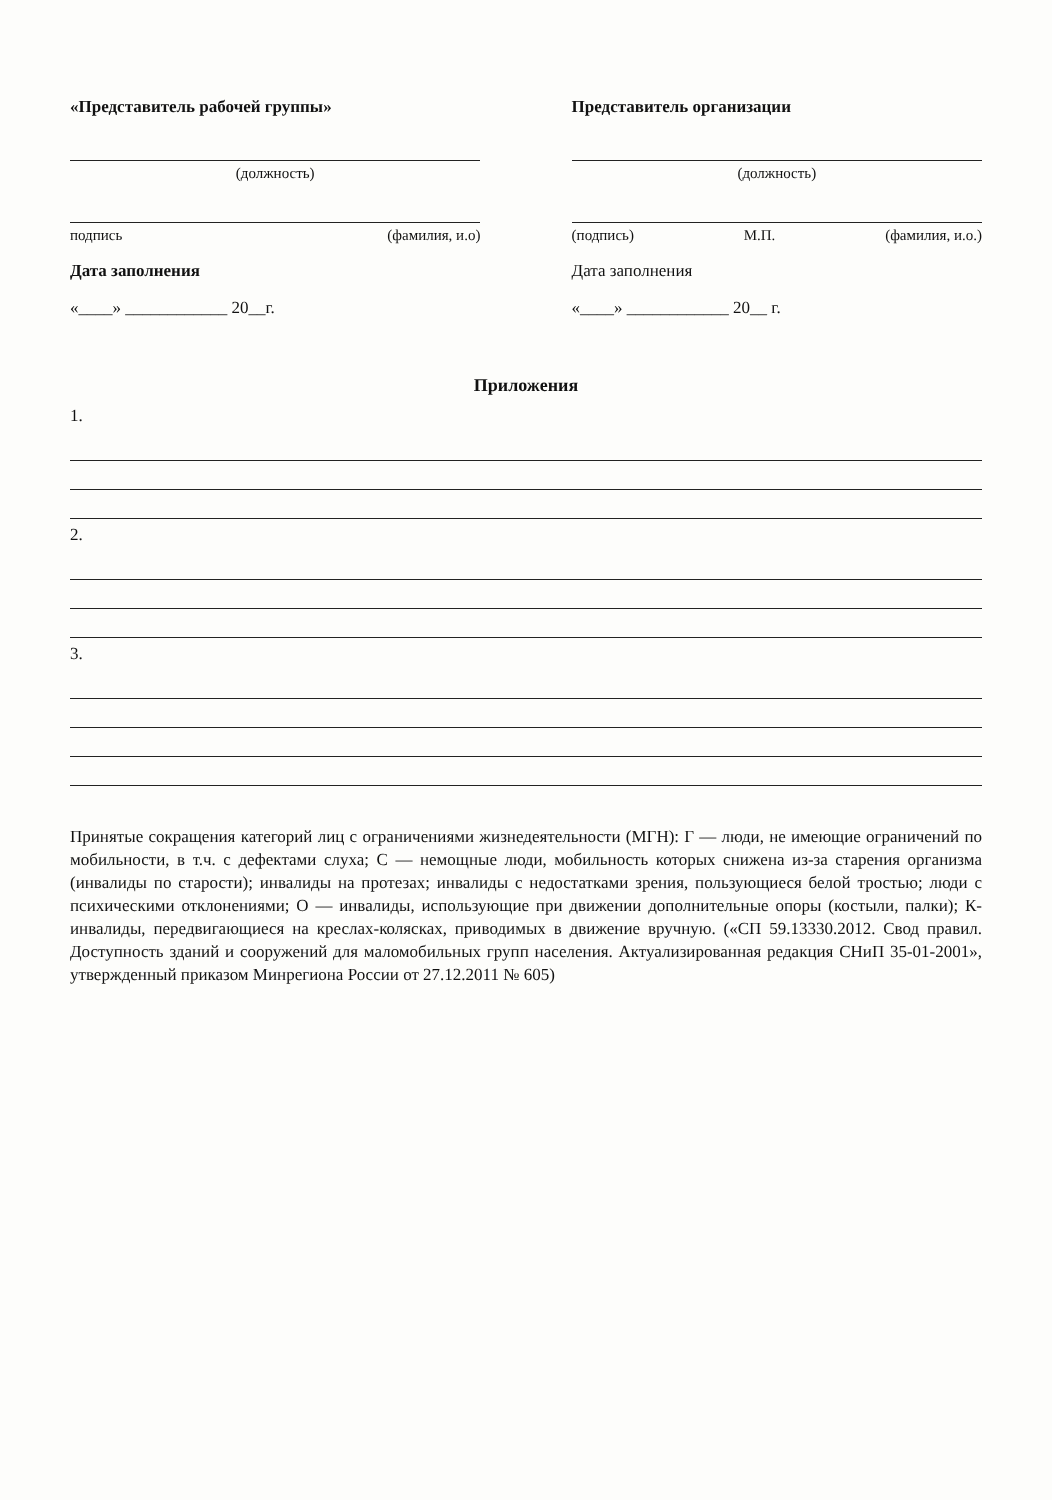«Представитель рабочей группы»
(должность)
подпись (фамилия, и.о)
Дата заполнения
«____» ____________ 20__г.
Представитель организации
(должность)
(подпись) М.П. (фамилия, и.о.)
Дата заполнения
«____» ____________ 20__ г.
Приложения
1.
2.
3.
Принятые сокращения категорий лиц с ограничениями жизнедеятельности (МГН): Г — люди, не имеющие ограничений по мобильности, в т.ч. с дефектами слуха; С — немощные люди, мобильность которых снижена из-за старения организма (инвалиды по старости); инвалиды на протезах; инвалиды с недостатками зрения, пользующиеся белой тростью; люди с психическими отклонениями; О — инвалиды, использующие при движении дополнительные опоры (костыли, палки); К- инвалиды, передвигающиеся на креслах-колясках, приводимых в движение вручную. («СП 59.13330.2012. Свод правил. Доступность зданий и сооружений для маломобильных групп населения. Актуализированная редакция СНиП 35-01-2001», утвержденный приказом Минрегиона России от 27.12.2011 № 605)